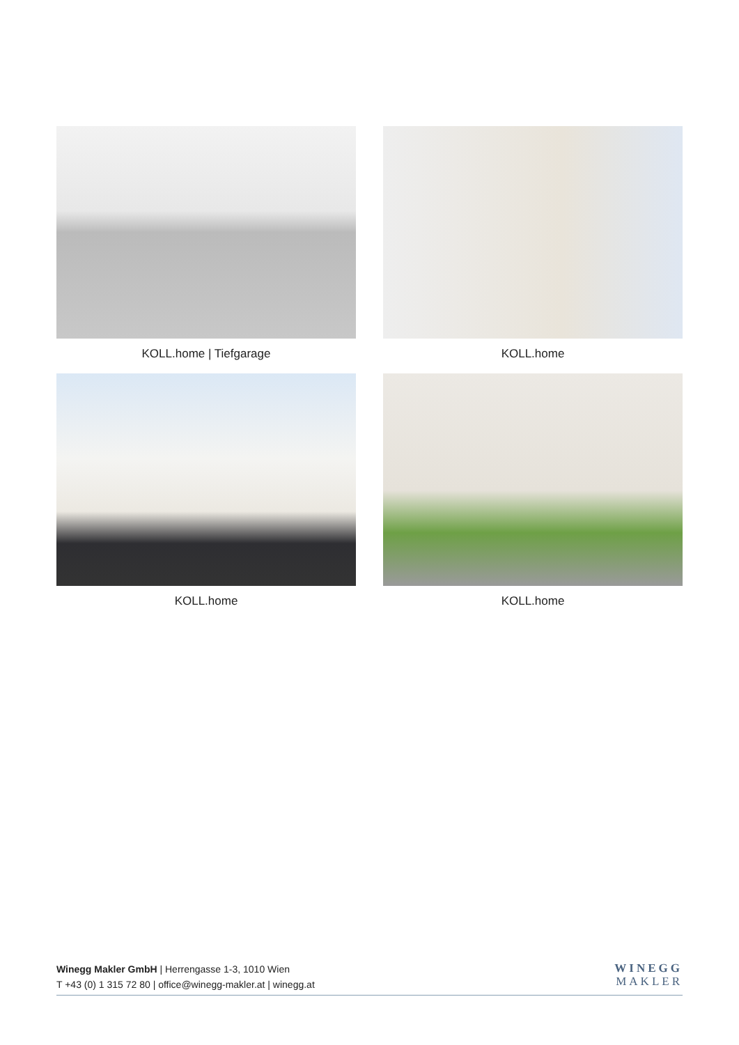KOLL.home | Tiefgarage
KOLL.home
KOLL.home
KOLL.home
Winegg Makler GmbH | Herrengasse 1-3, 1010 Wien
T +43 (0) 1 315 72 80 | office@winegg-makler.at | winegg.at
WINEGG
MAKLER